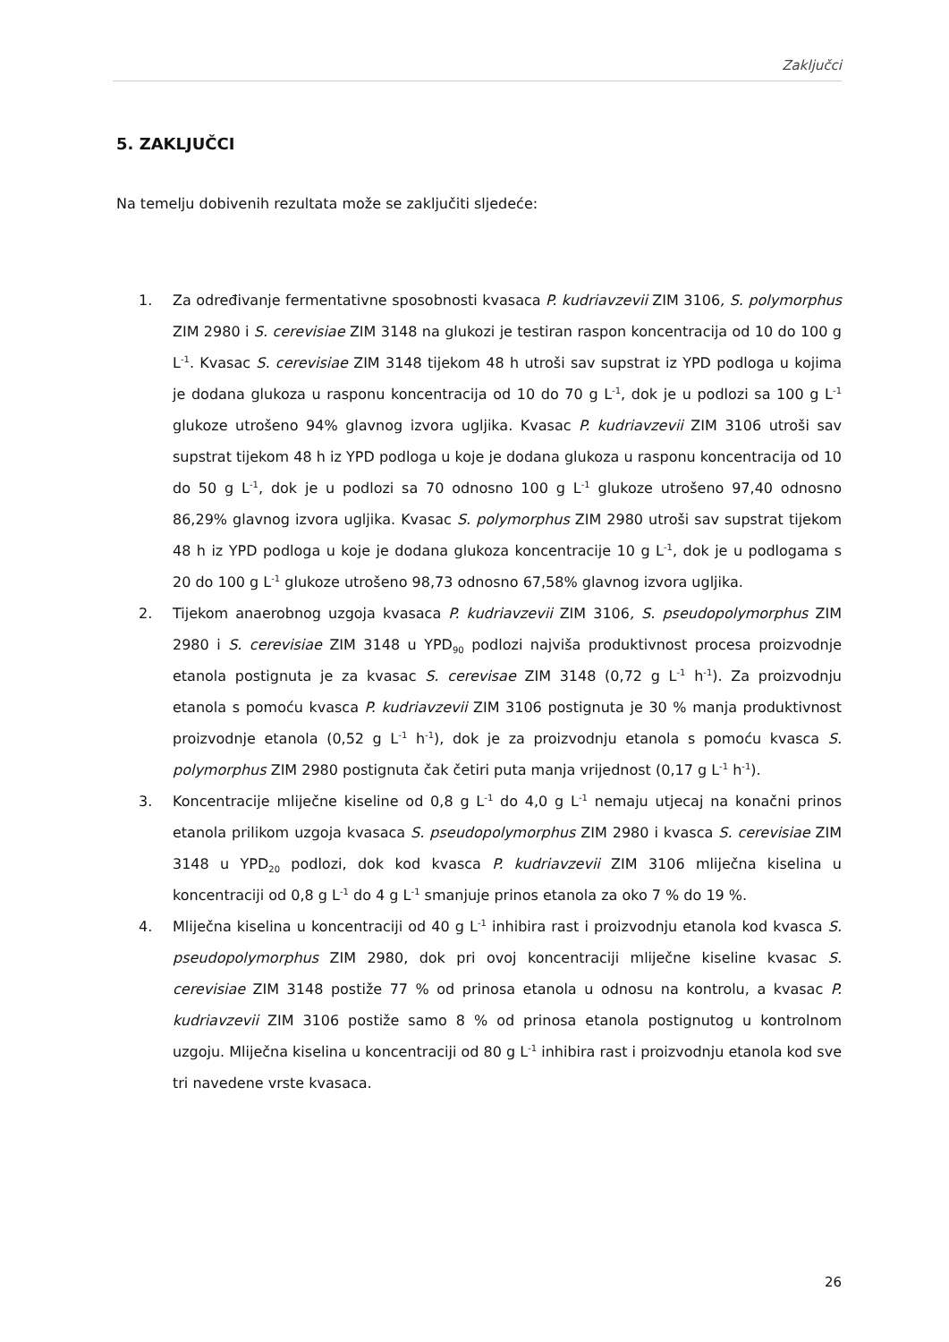Zaključci
5. ZAKLJUČCI
Na temelju dobivenih rezultata može se zaključiti sljedeće:
1. Za određivanje fermentativne sposobnosti kvasaca P. kudriavzevii ZIM 3106, S. polymorphus ZIM 2980 i S. cerevisiae ZIM 3148 na glukozi je testiran raspon koncentracija od 10 do 100 g L<sup>-1</sup>. Kvasac S. cerevisiae ZIM 3148 tijekom 48 h utroši sav supstrat iz YPD podloga u kojima je dodana glukoza u rasponu koncentracija od 10 do 70 g L<sup>-1</sup>, dok je u podlozi sa 100 g L<sup>-1</sup> glukoze utrošeno 94% glavnog izvora ugljika. Kvasac P. kudriavzevii ZIM 3106 utroši sav supstrat tijekom 48 h iz YPD podloga u koje je dodana glukoza u rasponu koncentracija od 10 do 50 g L<sup>-1</sup>, dok je u podlozi sa 70 odnosno 100 g L<sup>-1</sup> glukoze utrošeno 97,40 odnosno 86,29% glavnog izvora ugljika. Kvasac S. polymorphus ZIM 2980 utroši sav supstrat tijekom 48 h iz YPD podloga u koje je dodana glukoza koncentracije 10 g L<sup>-1</sup>, dok je u podlogama s 20 do 100 g L<sup>-1</sup> glukoze utrošeno 98,73 odnosno 67,58% glavnog izvora ugljika.
2. Tijekom anaerobnog uzgoja kvasaca P. kudriavzevii ZIM 3106, S. pseudopolymorphus ZIM 2980 i S. cerevisiae ZIM 3148 u YPD<sub>90</sub> podlozi najviša produktivnost procesa proizvodnje etanola postignuta je za kvasac S. cerevisae ZIM 3148 (0,72 g L<sup>-1</sup> h<sup>-1</sup>). Za proizvodnju etanola s pomoću kvasca P. kudriavzevii ZIM 3106 postignuta je 30 % manja produktivnost proizvodnje etanola (0,52 g L<sup>-1</sup> h<sup>-1</sup>), dok je za proizvodnju etanola s pomoću kvasca S. polymorphus ZIM 2980 postignuta čak četiri puta manja vrijednost (0,17 g L<sup>-1</sup> h<sup>-1</sup>).
3. Koncentracije mliječne kiseline od 0,8 g L<sup>-1</sup> do 4,0 g L<sup>-1</sup> nemaju utjecaj na konačni prinos etanola prilikom uzgoja kvasaca S. pseudopolymorphus ZIM 2980 i kvasca S. cerevisiae ZIM 3148 u YPD<sub>20</sub> podlozi, dok kod kvasca P. kudriavzevii ZIM 3106 mliječna kiselina u koncentraciji od 0,8 g L<sup>-1</sup> do 4 g L<sup>-1</sup> smanjuje prinos etanola za oko 7 % do 19 %.
4. Mliječna kiselina u koncentraciji od 40 g L<sup>-1</sup> inhibira rast i proizvodnju etanola kod kvasca S. pseudopolymorphus ZIM 2980, dok pri ovoj koncentraciji mliječne kiseline kvasac S. cerevisiae ZIM 3148 postiže 77 % od prinosa etanola u odnosu na kontrolu, a kvasac P. kudriavzevii ZIM 3106 postiže samo 8 % od prinosa etanola postignutog u kontrolnom uzgoju. Mliječna kiselina u koncentraciji od 80 g L<sup>-1</sup> inhibira rast i proizvodnju etanola kod sve tri navedene vrste kvasaca.
26